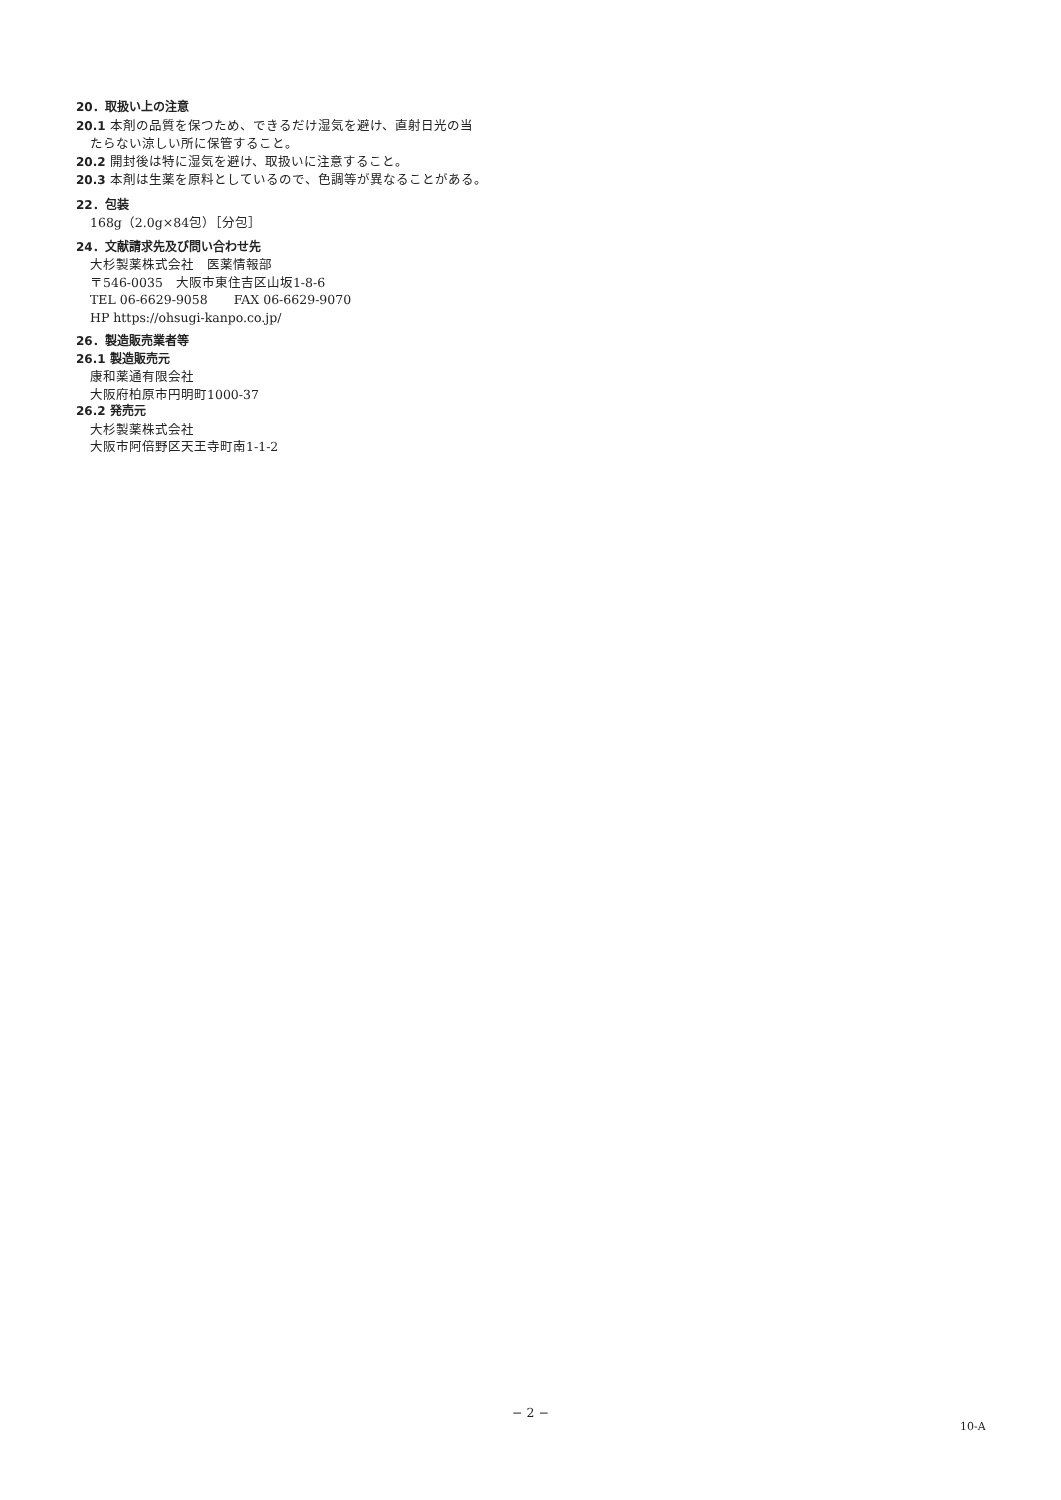20．取扱い上の注意
20.1 本剤の品質を保つため、できるだけ湿気を避け、直射日光の当
たらない涼しい所に保管すること。
20.2 開封後は特に湿気を避け、取扱いに注意すること。
20.3 本剤は生薬を原料としているので、色調等が異なることがある。
22．包装
168g（2.0g×84包）［分包］
24．文献請求先及び問い合わせ先
大杉製薬株式会社　医薬情報部
〒546-0035　大阪市東住吉区山坂1-8-6
TEL 06-6629-9058　　FAX 06-6629-9070
HP https://ohsugi-kanpo.co.jp/
26．製造販売業者等
26.1 製造販売元
康和薬通有限会社
大阪府柏原市円明町1000-37
26.2 発売元
大杉製薬株式会社
大阪市阿倍野区天王寺町南1-1-2
− 2 −
10-A